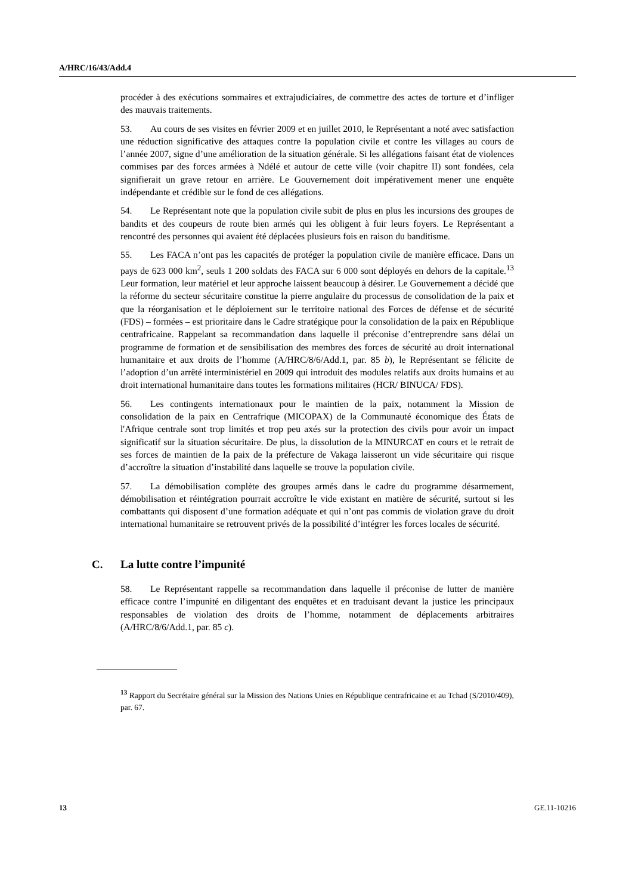A/HRC/16/43/Add.4
procéder à des exécutions sommaires et extrajudiciaires, de commettre des actes de torture et d’infliger des mauvais traitements.
53. Au cours de ses visites en février 2009 et en juillet 2010, le Représentant a noté avec satisfaction une réduction significative des attaques contre la population civile et contre les villages au cours de l’année 2007, signe d’une amélioration de la situation générale. Si les allégations faisant état de violences commises par des forces armées à Ndélé et autour de cette ville (voir chapitre II) sont fondées, cela signifierait un grave retour en arrière. Le Gouvernement doit impérativement mener une enquête indépendante et crédible sur le fond de ces allégations.
54. Le Représentant note que la population civile subit de plus en plus les incursions des groupes de bandits et des coupeurs de route bien armés qui les obligent à fuir leurs foyers. Le Représentant a rencontré des personnes qui avaient été déplacées plusieurs fois en raison du banditisme.
55. Les FACA n’ont pas les capacités de protéger la population civile de manière efficace. Dans un pays de 623 000 km<sup>2</sup>, seuls 1 200 soldats des FACA sur 6 000 sont déployés en dehors de la capitale.<sup>13</sup> Leur formation, leur matériel et leur approche laissent beaucoup à désirer. Le Gouvernement a décidé que la réforme du secteur sécuritaire constitue la pierre angulaire du processus de consolidation de la paix et que la réorganisation et le déploiement sur le territoire national des Forces de défense et de sécurité (FDS) – formées – est prioritaire dans le Cadre stratégique pour la consolidation de la paix en République centrafricaine. Rappelant sa recommandation dans laquelle il préconise d’entreprendre sans délai un programme de formation et de sensibilisation des membres des forces de sécurité au droit international humanitaire et aux droits de l’homme (A/HRC/8/6/Add.1, par. 85 b), le Représentant se félicite de l’adoption d’un arrêté interministériel en 2009 qui introduit des modules relatifs aux droits humains et au droit international humanitaire dans toutes les formations militaires (HCR/ BINUCA/ FDS).
56. Les contingents internationaux pour le maintien de la paix, notamment la Mission de consolidation de la paix en Centrafrique (MICOPAX) de la Communauté économique des États de l'Afrique centrale sont trop limités et trop peu axés sur la protection des civils pour avoir un impact significatif sur la situation sécuritaire. De plus, la dissolution de la MINURCAT en cours et le retrait de ses forces de maintien de la paix de la préfecture de Vakaga laisseront un vide sécuritaire qui risque d’accroître la situation d’instabilité dans laquelle se trouve la population civile.
57. La démobilisation complète des groupes armés dans le cadre du programme désarmement, démobilisation et réintégration pourrait accroître le vide existant en matière de sécurité, surtout si les combattants qui disposent d’une formation adéquate et qui n’ont pas commis de violation grave du droit international humanitaire se retrouvent privés de la possibilité d’intégrer les forces locales de sécurité.
C. La lutte contre l’impunité
58. Le Représentant rappelle sa recommandation dans laquelle il préconise de lutter de manière efficace contre l’impunité en diligentant des enquêtes et en traduisant devant la justice les principaux responsables de violation des droits de l’homme, notamment de déplacements arbitraires (A/HRC/8/6/Add.1, par. 85 c).
<sup>13</sup> Rapport du Secrétaire général sur la Mission des Nations Unies en République centrafricaine et au Tchad (S/2010/409), par. 67.
13 GE.11-10216